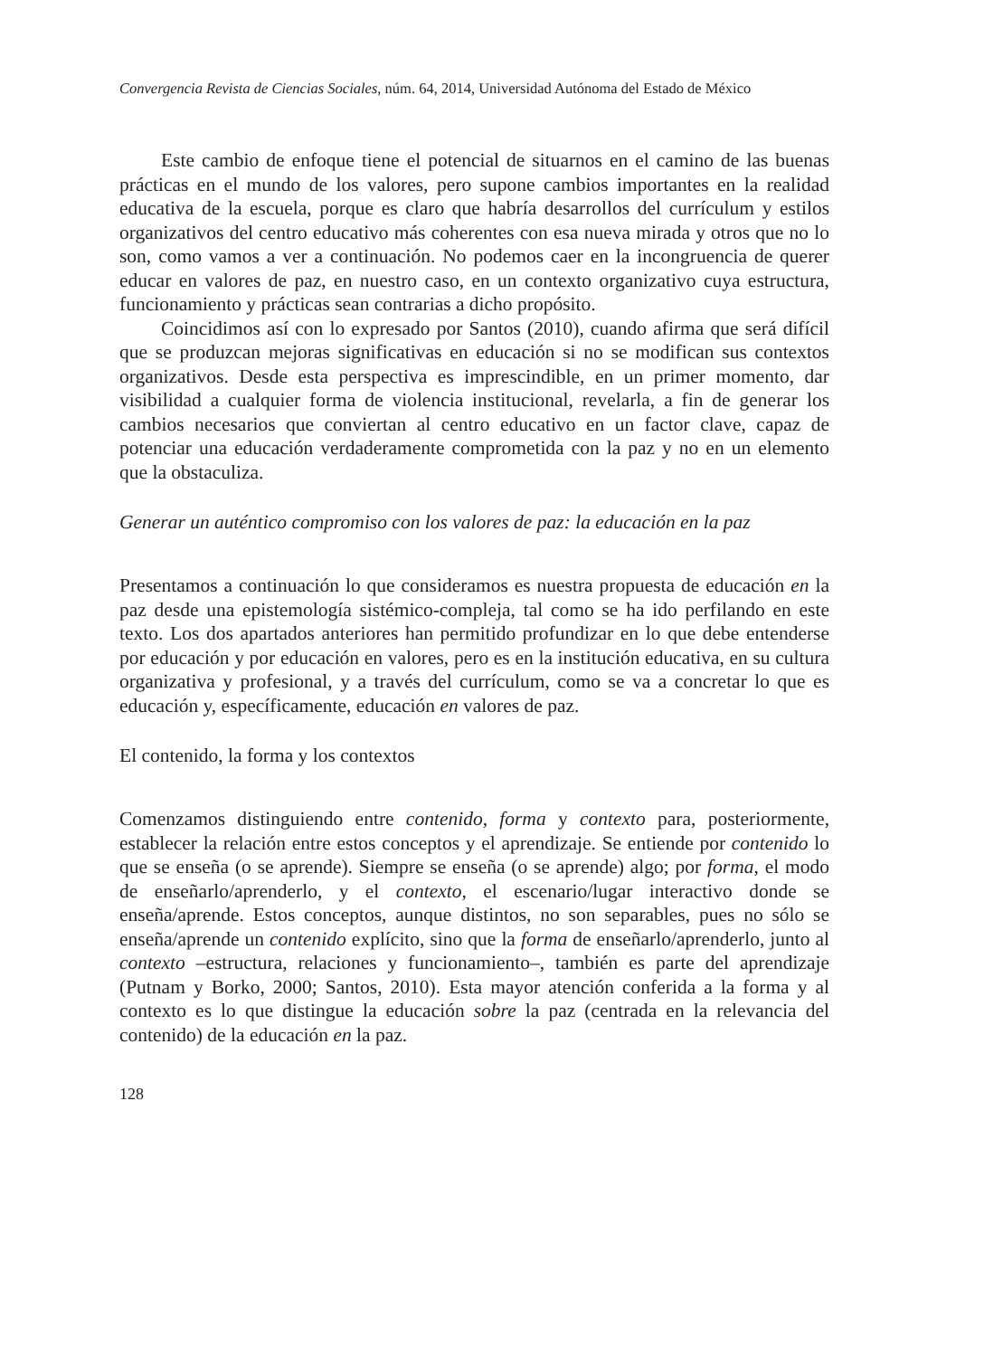Convergencia Revista de Ciencias Sociales, núm. 64, 2014, Universidad Autónoma del Estado de México
Este cambio de enfoque tiene el potencial de situarnos en el camino de las buenas prácticas en el mundo de los valores, pero supone cambios importantes en la realidad educativa de la escuela, porque es claro que habría desarrollos del currículum y estilos organizativos del centro educativo más coherentes con esa nueva mirada y otros que no lo son, como vamos a ver a continuación. No podemos caer en la incongruencia de querer educar en valores de paz, en nuestro caso, en un contexto organizativo cuya estructura, funcionamiento y prácticas sean contrarias a dicho propósito.
Coincidimos así con lo expresado por Santos (2010), cuando afirma que será difícil que se produzcan mejoras significativas en educación si no se modifican sus contextos organizativos. Desde esta perspectiva es imprescindible, en un primer momento, dar visibilidad a cualquier forma de violencia institucional, revelarla, a fin de generar los cambios necesarios que conviertan al centro educativo en un factor clave, capaz de potenciar una educación verdaderamente comprometida con la paz y no en un elemento que la obstaculiza.
Generar un auténtico compromiso con los valores de paz: la educación en la paz
Presentamos a continuación lo que consideramos es nuestra propuesta de educación en la paz desde una epistemología sistémico-compleja, tal como se ha ido perfilando en este texto. Los dos apartados anteriores han permitido profundizar en lo que debe entenderse por educación y por educación en valores, pero es en la institución educativa, en su cultura organizativa y profesional, y a través del currículum, como se va a concretar lo que es educación y, específicamente, educación en valores de paz.
El contenido, la forma y los contextos
Comenzamos distinguiendo entre contenido, forma y contexto para, posteriormente, establecer la relación entre estos conceptos y el aprendizaje. Se entiende por contenido lo que se enseña (o se aprende). Siempre se enseña (o se aprende) algo; por forma, el modo de enseñarlo/aprenderlo, y el contexto, el escenario/lugar interactivo donde se enseña/aprende. Estos conceptos, aunque distintos, no son separables, pues no sólo se enseña/aprende un contenido explícito, sino que la forma de enseñarlo/aprenderlo, junto al contexto –estructura, relaciones y funcionamiento–, también es parte del aprendizaje (Putnam y Borko, 2000; Santos, 2010). Esta mayor atención conferida a la forma y al contexto es lo que distingue la educación sobre la paz (centrada en la relevancia del contenido) de la educación en la paz.
128